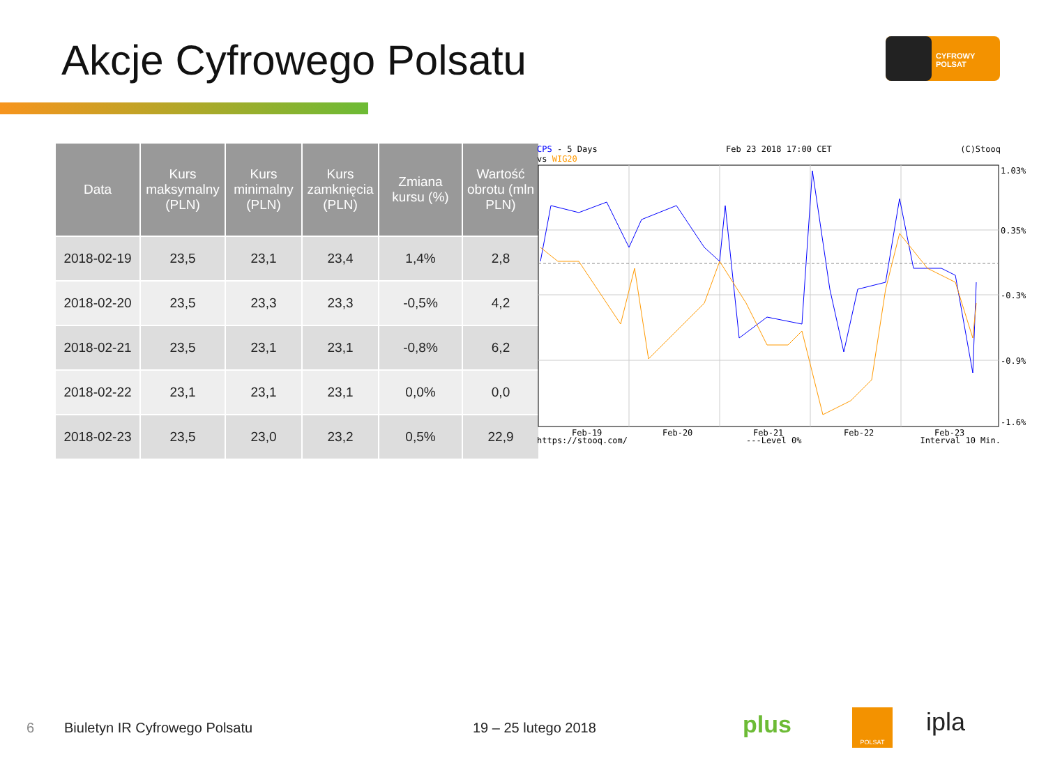Akcje Cyfrowego Polsatu
CYFROWY
POLSAT
| Data | Kurs maksymalny (PLN) | Kurs minimalny (PLN) | Kurs zamknięcia (PLN) | Zmiana kursu (%) | Wartość obrotu (mln PLN) |
| --- | --- | --- | --- | --- | --- |
| 2018-02-19 | 23,5 | 23,1 | 23,4 | 1,4% | 2,8 |
| 2018-02-20 | 23,5 | 23,3 | 23,3 | -0,5% | 4,2 |
| 2018-02-21 | 23,5 | 23,1 | 23,1 | -0,8% | 6,2 |
| 2018-02-22 | 23,1 | 23,1 | 23,1 | 0,0% | 0,0 |
| 2018-02-23 | 23,5 | 23,0 | 23,2 | 0,5% | 22,9 |
CPS - 5 Days Feb 23 2018 17:00 CET (C)Stooq
vs WIG20
Feb-19
Feb-20
Feb-21
Feb-22
Feb-23
1.03%
0.35%
-0.3%
-0.9%
-1.6%
https://stooq.com/ ---Level 0% Interval 10 Min.
6 Biuletyn IR Cyfrowego Polsatu 19 – 25 lutego 2018 plus POLSAT ipla